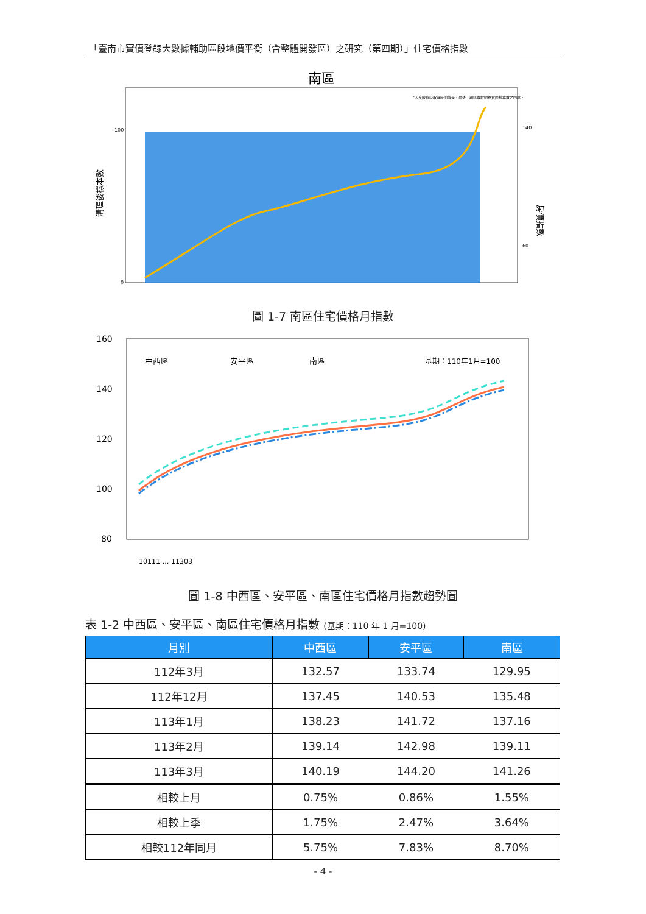「臺南市實價登錄大數據輔助區段地價平衡（含整體開發區）之研究（第四期）」住宅價格指數
南區
*因受限資料取得時間落差，最後一期樣本數約為實際樣本數之四成。
清理後樣本數
房價指數
0
100
140
60
圖 1-7 南區住宅價格月指數
160
140
120
100
80
中西區
安平區
南區
基期：110年1月=100
10111 … 11303
圖 1-8 中西區、安平區、南區住宅價格月指數趨勢圖
表 1-2 中西區、安平區、南區住宅價格月指數 (基期：110 年 1 月=100)
| 月別 | 中西區 | 安平區 | 南區 |
| --- | --- | --- | --- |
| 112年3月 | 132.57 | 133.74 | 129.95 |
| 112年12月 | 137.45 | 140.53 | 135.48 |
| 113年1月 | 138.23 | 141.72 | 137.16 |
| 113年2月 | 139.14 | 142.98 | 139.11 |
| 113年3月 | 140.19 | 144.20 | 141.26 |
| 相較上月 | 0.75% | 0.86% | 1.55% |
| 相較上季 | 1.75% | 2.47% | 3.64% |
| 相較112年同月 | 5.75% | 7.83% | 8.70% |
- 4 -